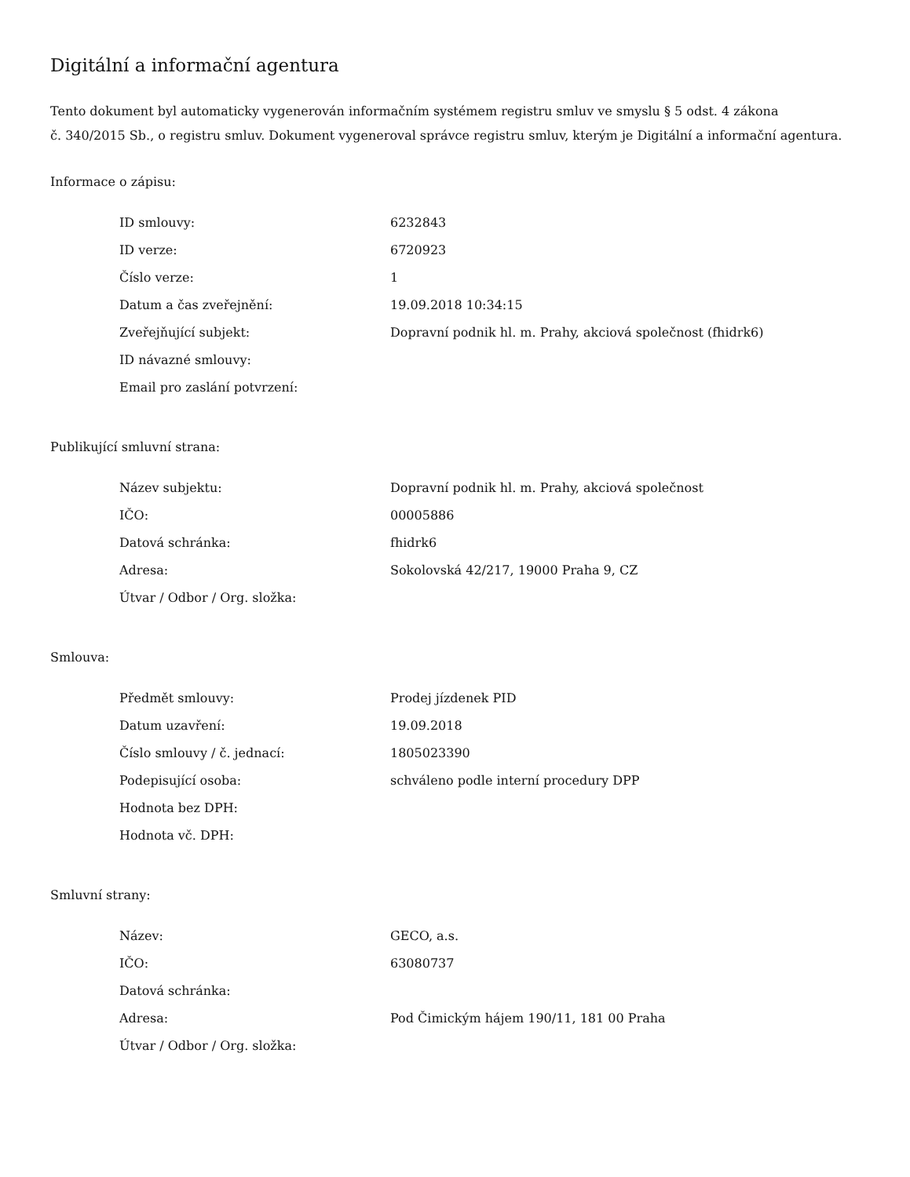Digitální a informační agentura
Tento dokument byl automaticky vygenerován informačním systémem registru smluv ve smyslu § 5 odst. 4 zákona
č. 340/2015 Sb., o registru smluv. Dokument vygeneroval správce registru smluv, kterým je Digitální a informační agentura.
Informace o zápisu:
| ID smlouvy: | 6232843 |
| ID verze: | 6720923 |
| Číslo verze: | 1 |
| Datum a čas zveřejnění: | 19.09.2018 10:34:15 |
| Zveřejňující subjekt: | Dopravní podnik hl. m. Prahy, akciová společnost (fhidrk6) |
| ID návazné smlouvy: | |
| Email pro zaslání potvrzení: | |
Publikující smluvní strana:
| Název subjektu: | Dopravní podnik hl. m. Prahy, akciová společnost |
| IČO: | 00005886 |
| Datová schránka: | fhidrk6 |
| Adresa: | Sokolovská 42/217, 19000 Praha 9, CZ |
| Útvar / Odbor / Org. složka: | |
Smlouva:
| Předmět smlouvy: | Prodej jízdenek PID |
| Datum uzavření: | 19.09.2018 |
| Číslo smlouvy / č. jednací: | 1805023390 |
| Podepisující osoba: | schváleno podle interní procedury DPP |
| Hodnota bez DPH: | |
| Hodnota vč. DPH: | |
Smluvní strany:
| Název: | GECO, a.s. |
| IČO: | 63080737 |
| Datová schránka: | |
| Adresa: | Pod Čimickým hájem 190/11, 181 00 Praha |
| Útvar / Odbor / Org. složka: | |